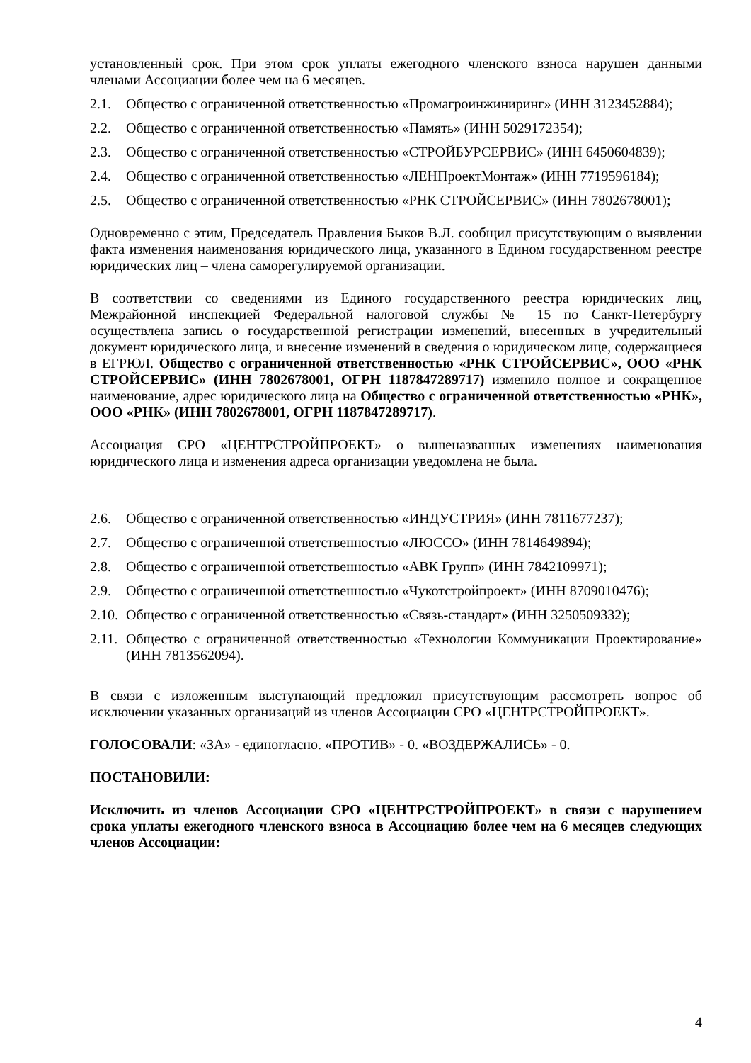установленный срок. При этом срок уплаты ежегодного членского взноса нарушен данными членами Ассоциации более чем на 6 месяцев.
2.1. Общество с ограниченной ответственностью «Промагроинжиниринг» (ИНН 3123452884);
2.2. Общество с ограниченной ответственностью «Память» (ИНН 5029172354);
2.3. Общество с ограниченной ответственностью «СТРОЙБУРСЕРВИС» (ИНН 6450604839);
2.4. Общество с ограниченной ответственностью «ЛЕНПроектМонтаж» (ИНН 7719596184);
2.5. Общество с ограниченной ответственностью «РНК СТРОЙСЕРВИС» (ИНН 7802678001);
Одновременно с этим, Председатель Правления Быков В.Л. сообщил присутствующим о выявлении факта изменения наименования юридического лица, указанного в Едином государственном реестре юридических лиц – члена саморегулируемой организации.
В соответствии со сведениями из Единого государственного реестра юридических лиц, Межрайонной инспекцией Федеральной налоговой службы № 15 по Санкт-Петербургу осуществлена запись о государственной регистрации изменений, внесенных в учредительный документ юридического лица, и внесение изменений в сведения о юридическом лице, содержащиеся в ЕГРЮЛ. Общество с ограниченной ответственностью «РНК СТРОЙСЕРВИС», ООО «РНК СТРОЙСЕРВИС» (ИНН 7802678001, ОГРН 1187847289717) изменило полное и сокращенное наименование, адрес юридического лица на Общество с ограниченной ответственностью «РНК», ООО «РНК» (ИНН 7802678001, ОГРН 1187847289717).
Ассоциация СРО «ЦЕНТРСТРОЙПРОЕКТ» о вышеназванных изменениях наименования юридического лица и изменения адреса организации уведомлена не была.
2.6. Общество с ограниченной ответственностью «ИНДУСТРИЯ» (ИНН 7811677237);
2.7. Общество с ограниченной ответственностью «ЛЮССО» (ИНН 7814649894);
2.8. Общество с ограниченной ответственностью «АВК Групп» (ИНН 7842109971);
2.9. Общество с ограниченной ответственностью «Чукотстройпроект» (ИНН 8709010476);
2.10. Общество с ограниченной ответственностью «Связь-стандарт» (ИНН 3250509332);
2.11. Общество с ограниченной ответственностью «Технологии Коммуникации Проектирование» (ИНН 7813562094).
В связи с изложенным выступающий предложил присутствующим рассмотреть вопрос об исключении указанных организаций из членов Ассоциации СРО «ЦЕНТРСТРОЙПРОЕКТ».
ГОЛОСОВАЛИ: «ЗА» - единогласно. «ПРОТИВ» - 0. «ВОЗДЕРЖАЛИСЬ» - 0.
ПОСТАНОВИЛИ:
Исключить из членов Ассоциации СРО «ЦЕНТРСТРОЙПРОЕКТ» в связи с нарушением срока уплаты ежегодного членского взноса в Ассоциацию более чем на 6 месяцев следующих членов Ассоциации:
4